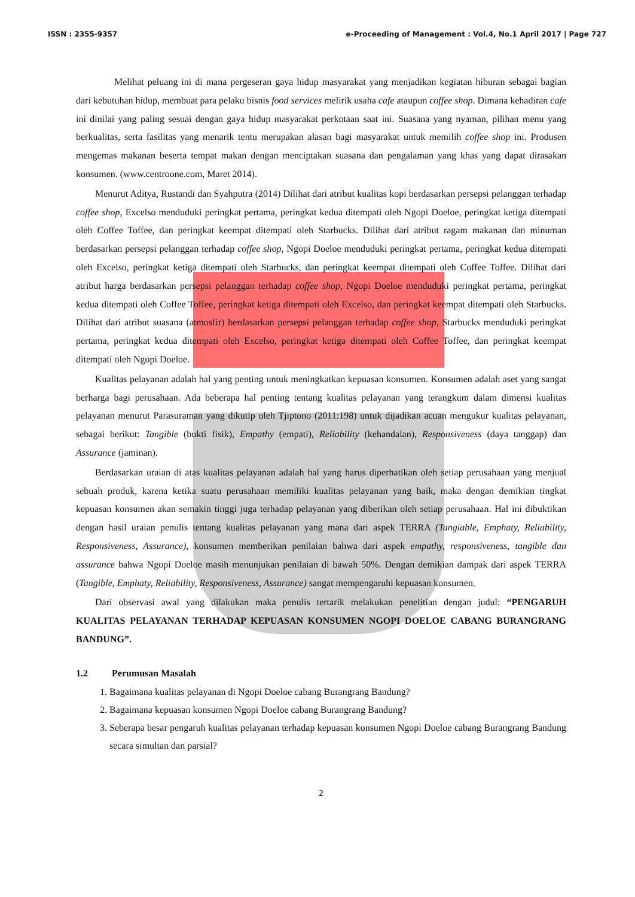ISSN : 2355-9357 e-Proceeding of Management : Vol.4, No.1 April 2017 | Page 727
Melihat peluang ini di mana pergeseran gaya hidup masyarakat yang menjadikan kegiatan hiburan sebagai bagian dari kebutuhan hidup, membuat para pelaku bisnis food services melirik usaha cafe ataupun coffee shop. Dimana kehadiran cafe ini dinilai yang paling sesuai dengan gaya hidup masyarakat perkotaan saat ini. Suasana yang nyaman, pilihan menu yang berkualitas, serta fasilitas yang menarik tentu merupakan alasan bagi masyarakat untuk memilih coffee shop ini. Produsen mengemas makanan beserta tempat makan dengan menciptakan suasana dan pengalaman yang khas yang dapat dirasakan konsumen. (www.centroone.com, Maret 2014).
Menurut Aditya, Rustandi dan Syahputra (2014) Dilihat dari atribut kualitas kopi berdasarkan persepsi pelanggan terhadap coffee shop, Excelso menduduki peringkat pertama, peringkat kedua ditempati oleh Ngopi Doeloe, peringkat ketiga ditempati oleh Coffee Toffee, dan peringkat keempat ditempati oleh Starbucks. Dilihat dari atribut ragam makanan dan minuman berdasarkan persepsi pelanggan terhadap coffee shop, Ngopi Doeloe menduduki peringkat pertama, peringkat kedua ditempati oleh Excelso, peringkat ketiga ditempati oleh Starbucks, dan peringkat keempat ditempati oleh Coffee Toffee. Dilihat dari atribut harga berdasarkan persepsi pelanggan terhadap coffee shop, Ngopi Doeloe menduduki peringkat pertama, peringkat kedua ditempati oleh Coffee Toffee, peringkat ketiga ditempati oleh Excelso, dan peringkat keempat ditempati oleh Starbucks. Dilihat dari atribut suasana (atmosfir) berdasarkan persepsi pelanggan terhadap coffee shop, Starbucks menduduki peringkat pertama, peringkat kedua ditempati oleh Excelso, peringkat ketiga ditempati oleh Coffee Toffee, dan peringkat keempat ditempati oleh Ngopi Doeloe.
Kualitas pelayanan adalah hal yang penting untuk meningkatkan kepuasan konsumen. Konsumen adalah aset yang sangat berharga bagi perusahaan. Ada beberapa hal penting tentang kualitas pelayanan yang terangkum dalam dimensi kualitas pelayanan menurut Parasuraman yang dikutip oleh Tjiptono (2011:198) untuk dijadikan acuan mengukur kualitas pelayanan, sebagai berikut: Tangible (bukti fisik), Empathy (empati), Reliability (kehandalan), Responsiveness (daya tanggap) dan Assurance (jaminan).
Berdasarkan uraian di atas kualitas pelayanan adalah hal yang harus diperhatikan oleh setiap perusahaan yang menjual sebuah produk, karena ketika suatu perusahaan memiliki kualitas pelayanan yang baik, maka dengan demikian tingkat kepuasan konsumen akan semakin tinggi juga terhadap pelayanan yang diberikan oleh setiap perusahaan. Hal ini dibuktikan dengan hasil uraian penulis tentang kualitas pelayanan yang mana dari aspek TERRA (Tangiable, Emphaty, Reliability, Responsiveness, Assurance), konsumen memberikan penilaian bahwa dari aspek empathy, responsiveness, tangible dan assurance bahwa Ngopi Doeloe masih menunjukan penilaian di bawah 50%. Dengan demikian dampak dari aspek TERRA (Tangible, Emphaty, Reliability, Responsiveness, Assurance) sangat mempengaruhi kepuasan konsumen.
Dari observasi awal yang dilakukan maka penulis tertarik melakukan penelitian dengan judul: “PENGARUH KUALITAS PELAYANAN TERHADAP KEPUASAN KONSUMEN NGOPI DOELOE CABANG BURANGRANG BANDUNG”.
1.2 Perumusan Masalah
1. Bagaimana kualitas pelayanan di Ngopi Doeloe cabang Burangrang Bandung?
2. Bagaimana kepuasan konsumen Ngopi Doeloe cabang Burangrang Bandung?
3. Seberapa besar pengaruh kualitas pelayanan terhadap kepuasan konsumen Ngopi Doeloe cabang Burangrang Bandung secara simultan dan parsial?
2